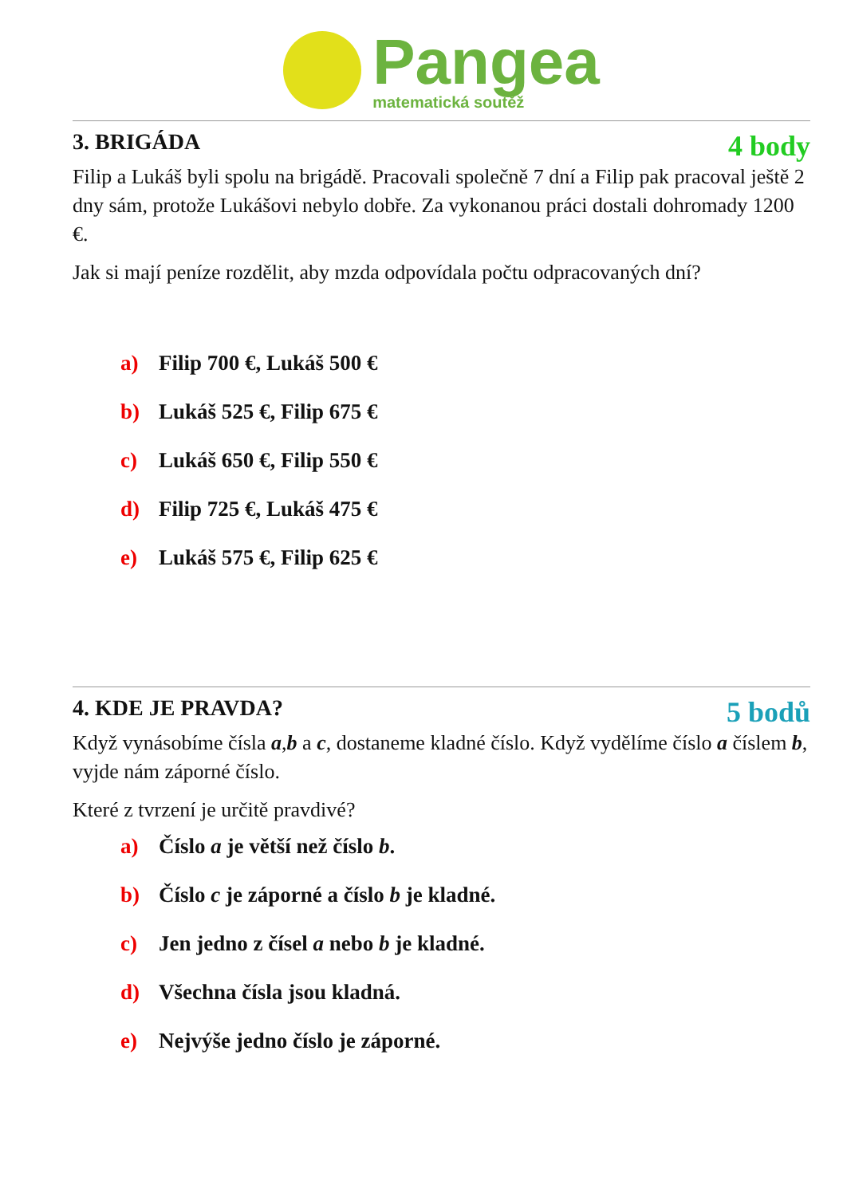Pangea
matematická soutěž
3. BRIGÁDA 4 body
Filip a Lukáš byli spolu na brigádě. Pracovali společně 7 dní a Filip pak pracoval ještě 2 dny sám, protože Lukášovi nebylo dobře. Za vykonanou práci dostali dohromady 1200 €.
Jak si mají peníze rozdělit, aby mzda odpovídala počtu odpracovaných dní?
a) Filip 700 €, Lukáš 500 €
b) Lukáš 525 €, Filip 675 €
c) Lukáš 650 €, Filip 550 €
d) Filip 725 €, Lukáš 475 €
e) Lukáš 575 €, Filip 625 €
4. KDE JE PRAVDA? 5 bodů
Když vynásobíme čísla a,b a c, dostaneme kladné číslo. Když vydělíme číslo a číslem b, vyjde nám záporné číslo.
Které z tvrzení je určitě pravdivé?
a) Číslo a je větší než číslo b.
b) Číslo c je záporné a číslo b je kladné.
c) Jen jedno z čísel a nebo b je kladné.
d) Všechna čísla jsou kladná.
e) Nejvýše jedno číslo je záporné.